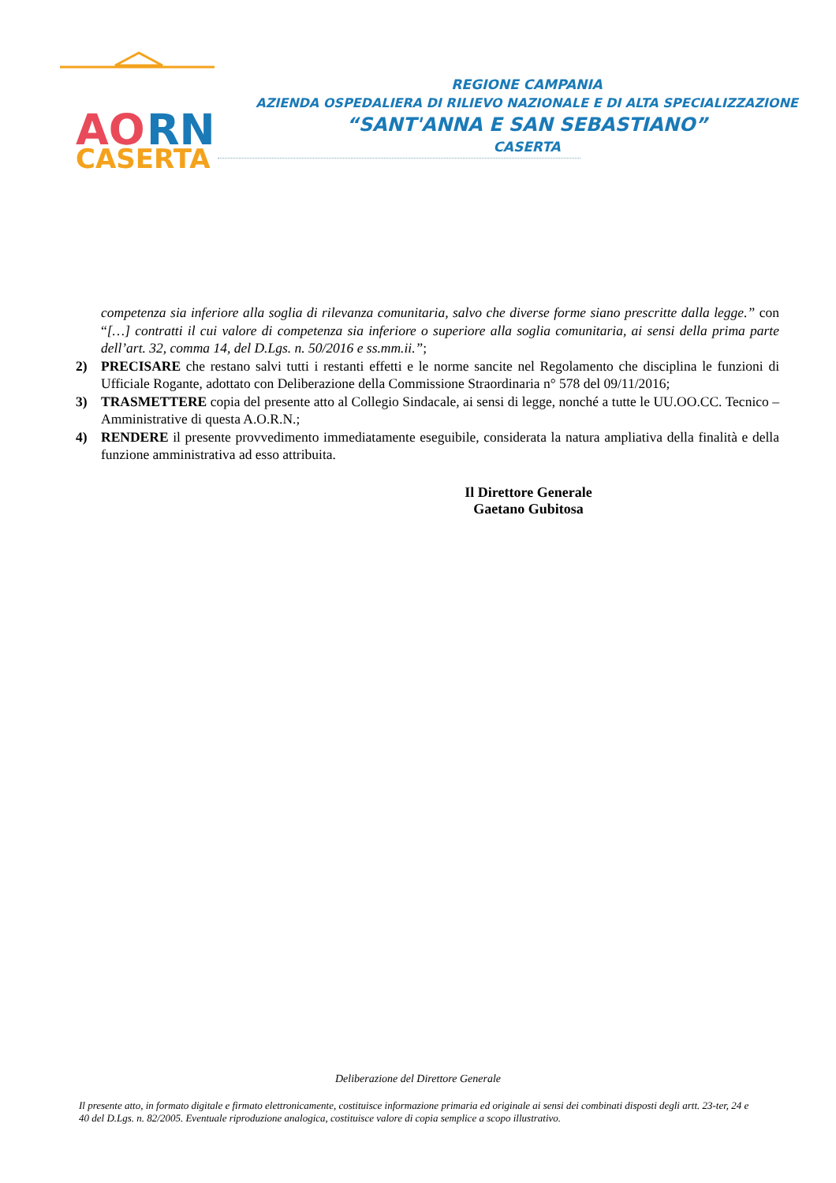AO
RN
CASERTA
REGIONE CAMPANIA
AZIENDA OSPEDALIERA DI RILIEVO NAZIONALE E DI ALTA SPECIALIZZAZIONE
“SANT'ANNA E SAN SEBASTIANO”
CASERTA
competenza sia inferiore alla soglia di rilevanza comunitaria, salvo che diverse forme siano prescritte dalla legge.” con “[…] contratti il cui valore di competenza sia inferiore o superiore alla soglia comunitaria, ai sensi della prima parte dell’art. 32, comma 14, del D.Lgs. n. 50/2016 e ss.mm.ii.”;
2) PRECISARE che restano salvi tutti i restanti effetti e le norme sancite nel Regolamento che disciplina le funzioni di Ufficiale Rogante, adottato con Deliberazione della Commissione Straordinaria n° 578 del 09/11/2016;
3) TRASMETTERE copia del presente atto al Collegio Sindacale, ai sensi di legge, nonché a tutte le UU.OO.CC. Tecnico – Amministrative di questa A.O.R.N.;
4) RENDERE il presente provvedimento immediatamente eseguibile, considerata la natura ampliativa della finalità e della funzione amministrativa ad esso attribuita.
Il Direttore Generale
Gaetano Gubitosa
Deliberazione del Direttore Generale
Il presente atto, in formato digitale e firmato elettronicamente, costituisce informazione primaria ed originale ai sensi dei combinati disposti degli artt. 23-ter, 24 e 40 del D.Lgs. n. 82/2005. Eventuale riproduzione analogica, costituisce valore di copia semplice a scopo illustrativo.